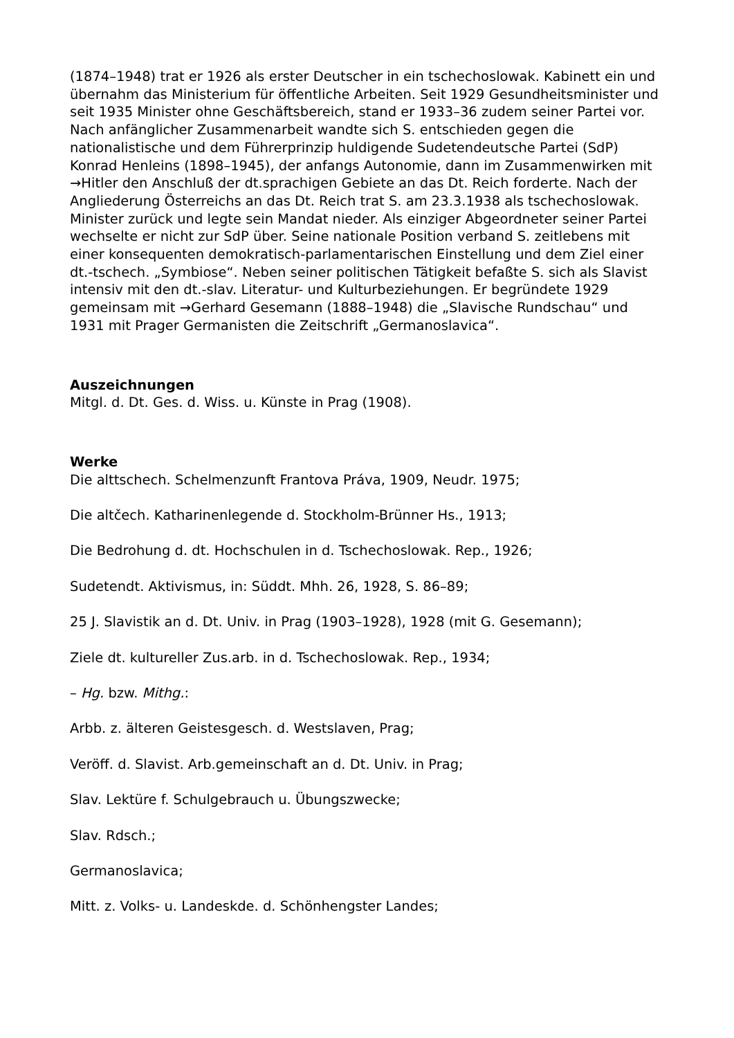(1874–1948) trat er 1926 als erster Deutscher in ein tschechoslowak. Kabinett ein und übernahm das Ministerium für öffentliche Arbeiten. Seit 1929 Gesundheitsminister und seit 1935 Minister ohne Geschäftsbereich, stand er 1933–36 zudem seiner Partei vor. Nach anfänglicher Zusammenarbeit wandte sich S. entschieden gegen die nationalistische und dem Führerprinzip huldigende Sudetendeutsche Partei (SdP) Konrad Henleins (1898–1945), der anfangs Autonomie, dann im Zusammenwirken mit →Hitler den Anschluß der dt.sprachigen Gebiete an das Dt. Reich forderte. Nach der Angliederung Österreichs an das Dt. Reich trat S. am 23.3.1938 als tschechoslowak. Minister zurück und legte sein Mandat nieder. Als einziger Abgeordneter seiner Partei wechselte er nicht zur SdP über. Seine nationale Position verband S. zeitlebens mit einer konsequenten demokratisch-parlamentarischen Einstellung und dem Ziel einer dt.-tschech. „Symbiose“. Neben seiner politischen Tätigkeit befaßte S. sich als Slavist intensiv mit den dt.-slav. Literatur- und Kulturbeziehungen. Er begründete 1929 gemeinsam mit →Gerhard Gesemann (1888–1948) die „Slavische Rundschau“ und 1931 mit Prager Germanisten die Zeitschrift „Germanoslavica“.
Auszeichnungen
Mitgl. d. Dt. Ges. d. Wiss. u. Künste in Prag (1908).
Werke
Die alttschech. Schelmenzunft Frantova Práva, 1909, Neudr. 1975;
Die altčech. Katharinenlegende d. Stockholm-Brünner Hs., 1913;
Die Bedrohung d. dt. Hochschulen in d. Tschechoslowak. Rep., 1926;
Sudetendt. Aktivismus, in: Süddt. Mhh. 26, 1928, S. 86–89;
25 J. Slavistik an d. Dt. Univ. in Prag (1903–1928), 1928 (mit G. Gesemann);
Ziele dt. kultureller Zus.arb. in d. Tschechoslowak. Rep., 1934;
– Hg. bzw. Mithg.:
Arbb. z. älteren Geistesgesch. d. Westslaven, Prag;
Veröff. d. Slavist. Arb.gemeinschaft an d. Dt. Univ. in Prag;
Slav. Lektüre f. Schulgebrauch u. Übungszwecke;
Slav. Rdsch.;
Germanoslavica;
Mitt. z. Volks- u. Landeskde. d. Schönhengster Landes;